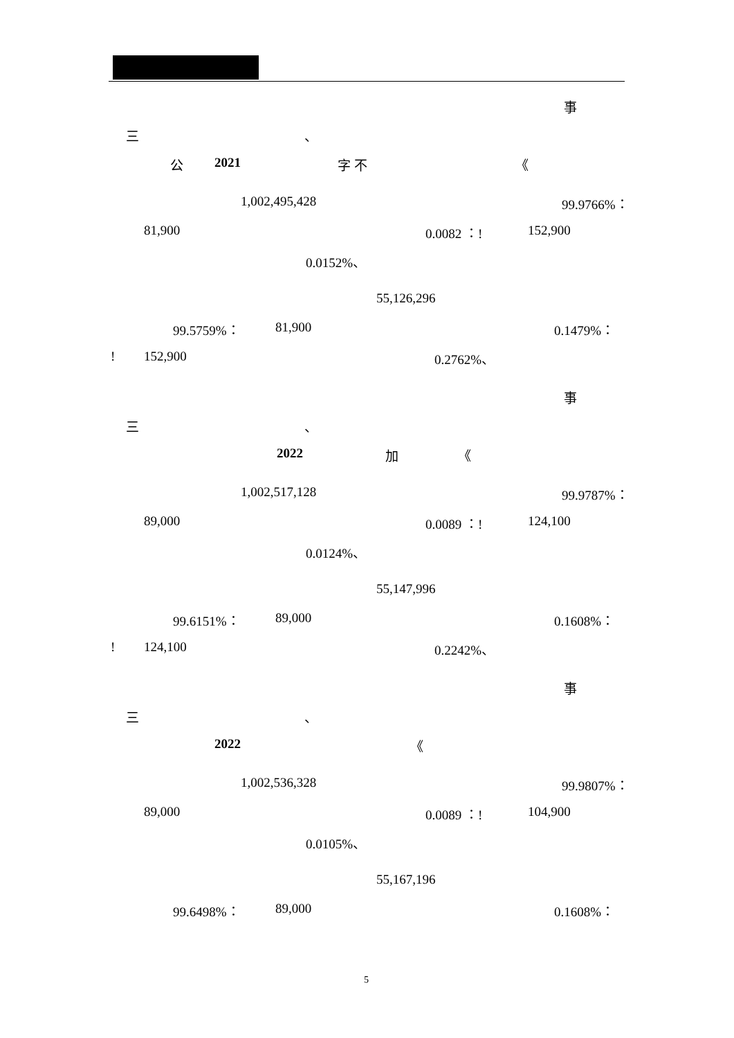事
三 、
公 2021 字 不 《
1,002,495,428 99.9766%：
81,900 0.0082 ：! 152,900
0.0152%、
55,126,296
99.5759%： 81,900 0.1479%：
! 152,900 0.2762%、
事
三 、
2022 加 《
1,002,517,128 99.9787%：
89,000 0.0089 ：! 124,100
0.0124%、
55,147,996
99.6151%： 89,000 0.1608%：
! 124,100 0.2242%、
事
三 、
2022 《
1,002,536,328 99.9807%：
89,000 0.0089 ：! 104,900
0.0105%、
55,167,196
99.6498%： 89,000 0.1608%：
5